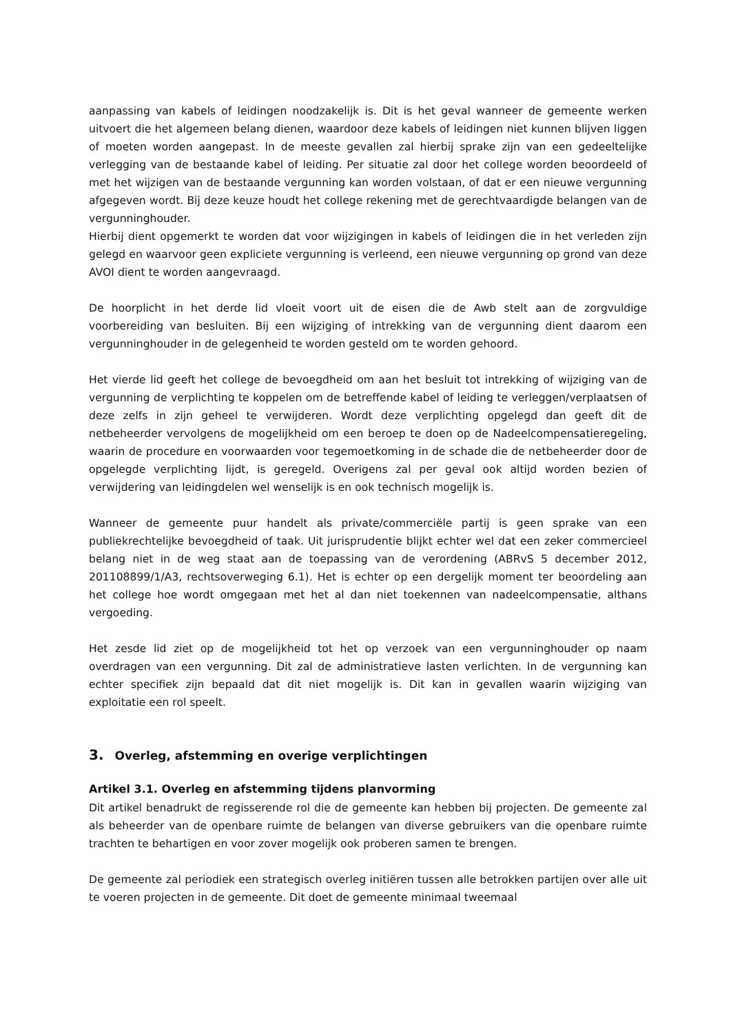aanpassing van kabels of leidingen noodzakelijk is. Dit is het geval wanneer de gemeente werken uitvoert die het algemeen belang dienen, waardoor deze kabels of leidingen niet kunnen blijven liggen of moeten worden aangepast. In de meeste gevallen zal hierbij sprake zijn van een gedeeltelijke verlegging van de bestaande kabel of leiding. Per situatie zal door het college worden beoordeeld of met het wijzigen van de bestaande vergunning kan worden volstaan, of dat er een nieuwe vergunning afgegeven wordt. Bij deze keuze houdt het college rekening met de gerechtvaardigde belangen van de vergunninghouder.
Hierbij dient opgemerkt te worden dat voor wijzigingen in kabels of leidingen die in het verleden zijn gelegd en waarvoor geen expliciete vergunning is verleend, een nieuwe vergunning op grond van deze AVOI dient te worden aangevraagd.
De hoorplicht in het derde lid vloeit voort uit de eisen die de Awb stelt aan de zorgvuldige voorbereiding van besluiten. Bij een wijziging of intrekking van de vergunning dient daarom een vergunninghouder in de gelegenheid te worden gesteld om te worden gehoord.
Het vierde lid geeft het college de bevoegdheid om aan het besluit tot intrekking of wijziging van de vergunning de verplichting te koppelen om de betreffende kabel of leiding te verleggen/verplaatsen of deze zelfs in zijn geheel te verwijderen. Wordt deze verplichting opgelegd dan geeft dit de netbeheerder vervolgens de mogelijkheid om een beroep te doen op de Nadeelcompensatieregeling, waarin de procedure en voorwaarden voor tegemoetkoming in de schade die de netbeheerder door de opgelegde verplichting lijdt, is geregeld. Overigens zal per geval ook altijd worden bezien of verwijdering van leidingdelen wel wenselijk is en ook technisch mogelijk is.
Wanneer de gemeente puur handelt als private/commerciële partij is geen sprake van een publiekrechtelijke bevoegdheid of taak. Uit jurisprudentie blijkt echter wel dat een zeker commercieel belang niet in de weg staat aan de toepassing van de verordening (ABRvS 5 december 2012, 201108899/1/A3, rechtsoverweging 6.1). Het is echter op een dergelijk moment ter beoordeling aan het college hoe wordt omgegaan met het al dan niet toekennen van nadeelcompensatie, althans vergoeding.
Het zesde lid ziet op de mogelijkheid tot het op verzoek van een vergunninghouder op naam overdragen van een vergunning. Dit zal de administratieve lasten verlichten. In de vergunning kan echter specifiek zijn bepaald dat dit niet mogelijk is. Dit kan in gevallen waarin wijziging van exploitatie een rol speelt.
3. Overleg, afstemming en overige verplichtingen
Artikel 3.1. Overleg en afstemming tijdens planvorming
Dit artikel benadrukt de regisserende rol die de gemeente kan hebben bij projecten. De gemeente zal als beheerder van de openbare ruimte de belangen van diverse gebruikers van die openbare ruimte trachten te behartigen en voor zover mogelijk ook proberen samen te brengen.
De gemeente zal periodiek een strategisch overleg initiëren tussen alle betrokken partijen over alle uit te voeren projecten in de gemeente. Dit doet de gemeente minimaal tweemaal